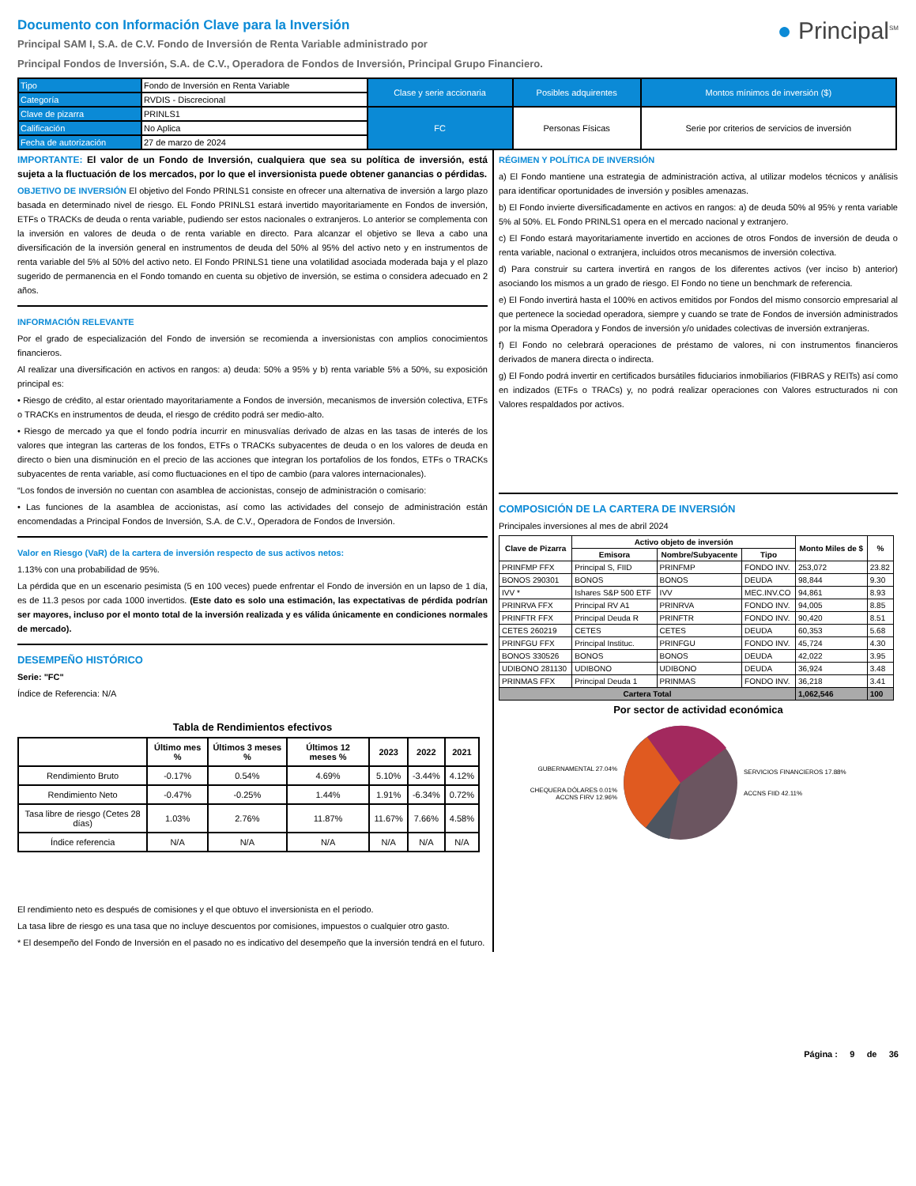Documento con Información Clave para la Inversión
Principal SAM I, S.A. de C.V. Fondo de Inversión de Renta Variable administrado por
Principal Fondos de Inversión, S.A. de C.V., Operadora de Fondos de Inversión, Principal Grupo Financiero.
● Principal<sup>SM</sup>
| Tipo | Fondo de Inversión en Renta Variable | Clase y serie accionaria | Posibles adquirentes | Montos mínimos de inversión ($) |
| Categoría | RVDIS - Discrecional | | | |
| Clave de pizarra | PRINLS1 | FC | Personas Físicas | Serie por criterios de servicios de inversión |
| Calificación | No Aplica | | | |
| Fecha de autorización | 27 de marzo de 2024 | | | |
IMPORTANTE: El valor de un Fondo de Inversión, cualquiera que sea su política de inversión, está sujeta a la fluctuación de los mercados, por lo que el inversionista puede obtener ganancias o pérdidas.
OBJETIVO DE INVERSIÓN El objetivo del Fondo PRINLS1 consiste en ofrecer una alternativa de inversión a largo plazo basada en determinado nivel de riesgo. EL Fondo PRINLS1 estará invertido mayoritariamente en Fondos de inversión, ETFs o TRACKs de deuda o renta variable, pudiendo ser estos nacionales o extranjeros. Lo anterior se complementa con la inversión en valores de deuda o de renta variable en directo. Para alcanzar el objetivo se lleva a cabo una diversificación de la inversión general en instrumentos de deuda del 50% al 95% del activo neto y en instrumentos de renta variable del 5% al 50% del activo neto. El Fondo PRINLS1 tiene una volatilidad asociada moderada baja y el plazo sugerido de permanencia en el Fondo tomando en cuenta su objetivo de inversión, se estima o considera adecuado en 2 años.
INFORMACIÓN RELEVANTE
Por el grado de especialización del Fondo de inversión se recomienda a inversionistas con amplios conocimientos financieros.
Al realizar una diversificación en activos en rangos: a) deuda: 50% a 95% y b) renta variable 5% a 50%, su exposición principal es:
• Riesgo de crédito, al estar orientado mayoritariamente a Fondos de inversión, mecanismos de inversión colectiva, ETFs o TRACKs en instrumentos de deuda, el riesgo de crédito podrá ser medio-alto.
• Riesgo de mercado ya que el fondo podría incurrir en minusvalías derivado de alzas en las tasas de interés de los valores que integran las carteras de los fondos, ETFs o TRACKs subyacentes de deuda o en los valores de deuda en directo o bien una disminución en el precio de las acciones que integran los portafolios de los fondos, ETFs o TRACKs subyacentes de renta variable, así como fluctuaciones en el tipo de cambio (para valores internacionales).
“Los fondos de inversión no cuentan con asamblea de accionistas, consejo de administración o comisario:
• Las funciones de la asamblea de accionistas, así como las actividades del consejo de administración están encomendadas a Principal Fondos de Inversión, S.A. de C.V., Operadora de Fondos de Inversión.
Valor en Riesgo (VaR) de la cartera de inversión respecto de sus activos netos:
1.13% con una probabilidad de 95%.
La pérdida que en un escenario pesimista (5 en 100 veces) puede enfrentar el Fondo de inversión en un lapso de 1 día, es de 11.3 pesos por cada 1000 invertidos. (Este dato es solo una estimación, las expectativas de pérdida podrían ser mayores, incluso por el monto total de la inversión realizada y es válida únicamente en condiciones normales de mercado).
DESEMPEÑO HISTÓRICO
Serie: "FC"
Índice de Referencia: N/A
Tabla de Rendimientos efectivos
| | Último mes % | Últimos 3 meses % | Últimos 12 meses % | 2023 | 2022 | 2021 |
| --- | --- | --- | --- | --- | --- | --- |
| Rendimiento Bruto | -0.17% | 0.54% | 4.69% | 5.10% | -3.44% | 4.12% |
| Rendimiento Neto | -0.47% | -0.25% | 1.44% | 1.91% | -6.34% | 0.72% |
| Tasa libre de riesgo (Cetes 28 días) | 1.03% | 2.76% | 11.87% | 11.67% | 7.66% | 4.58% |
| Índice referencia | N/A | N/A | N/A | N/A | N/A | N/A |
El rendimiento neto es después de comisiones y el que obtuvo el inversionista en el periodo.
La tasa libre de riesgo es una tasa que no incluye descuentos por comisiones, impuestos o cualquier otro gasto.
* El desempeño del Fondo de Inversión en el pasado no es indicativo del desempeño que la inversión tendrá en el futuro.
RÉGIMEN Y POLÍTICA DE INVERSIÓN
a) El Fondo mantiene una estrategia de administración activa, al utilizar modelos técnicos y análisis para identificar oportunidades de inversión y posibles amenazas.
b) El Fondo invierte diversificadamente en activos en rangos: a) de deuda 50% al 95% y renta variable 5% al 50%. EL Fondo PRINLS1 opera en el mercado nacional y extranjero.
c) El Fondo estará mayoritariamente invertido en acciones de otros Fondos de inversión de deuda o renta variable, nacional o extranjera, incluidos otros mecanismos de inversión colectiva.
d) Para construir su cartera invertirá en rangos de los diferentes activos (ver inciso b) anterior) asociando los mismos a un grado de riesgo. El Fondo no tiene un benchmark de referencia.
e) El Fondo invertirá hasta el 100% en activos emitidos por Fondos del mismo consorcio empresarial al que pertenece la sociedad operadora, siempre y cuando se trate de Fondos de inversión administrados por la misma Operadora y Fondos de inversión y/o unidades colectivas de inversión extranjeras.
f) El Fondo no celebrará operaciones de préstamo de valores, ni con instrumentos financieros derivados de manera directa o indirecta.
g) El Fondo podrá invertir en certificados bursátiles fiduciarios inmobiliarios (FIBRAS y REITs) así como en indizados (ETFs o TRACs) y, no podrá realizar operaciones con Valores estructurados ni con Valores respaldados por activos.
COMPOSICIÓN DE LA CARTERA DE INVERSIÓN
Principales inversiones al mes de abril 2024
| Clave de Pizarra | Activo objeto de inversión | | | Monto Miles de $ | % |
| --- | --- | --- | --- | --- | --- |
| | Emisora | Nombre/Subyacente | Tipo | | |
| PRINFMP FFX | Principal S, FIID | PRINFMP | FONDO INV. | 253,072 | 23.82 |
| BONOS 290301 | BONOS | BONOS | DEUDA | 98,844 | 9.30 |
| IVV * | Ishares S&P 500 ETF | IVV | MEC.INV.CO | 94,861 | 8.93 |
| PRINRVA FFX | Principal RV A1 | PRINRVA | FONDO INV. | 94,005 | 8.85 |
| PRINFTR FFX | Principal Deuda R | PRINFTR | FONDO INV. | 90,420 | 8.51 |
| CETES 260219 | CETES | CETES | DEUDA | 60,353 | 5.68 |
| PRINFGU FFX | Principal Instituc. | PRINFGU | FONDO INV. | 45,724 | 4.30 |
| BONOS 330526 | BONOS | BONOS | DEUDA | 42,022 | 3.95 |
| UDIBONO 281130 | UDIBONO | UDIBONO | DEUDA | 36,924 | 3.48 |
| PRINMAS FFX | Principal Deuda 1 | PRINMAS | FONDO INV. | 36,218 | 3.41 |
| Cartera Total | | | | 1,062,546 | 100 |
Por sector de actividad económica
GUBERNAMENTAL 27.04%
CHEQUERA DÓLARES 0.01%
ACCNS FIRV 12.96%
SERVICIOS FINANCIEROS 17.88%
ACCNS FIID 42.11%
Página : 9 de 36